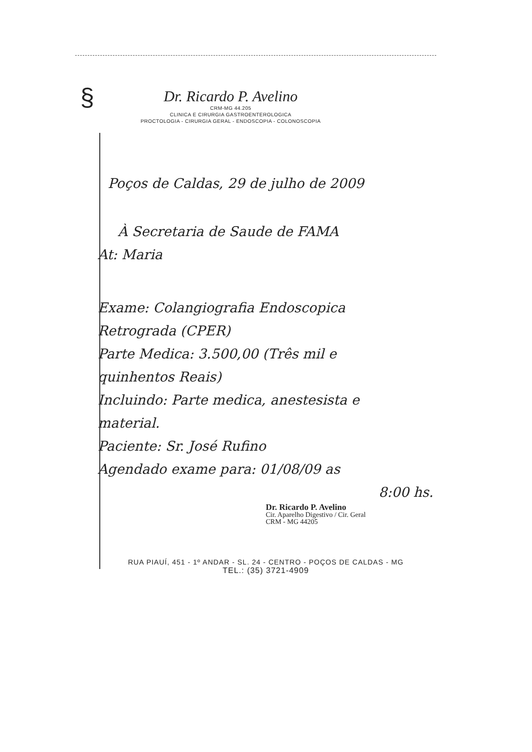§
Dr. Ricardo P. Avelino
CRM-MG 44.205
CLINICA E CIRURGIA GASTROENTEROLOGICA
PROCTOLOGIA - CIRURGIA GERAL - ENDOSCOPIA - COLONOSCOPIA
Poços de Caldas, 29 de julho de 2009
À Secretaria de Saude de FAMA
At: Maria
Exame: Colangiografia Endoscopica
Retrograda (CPER)
Parte Medica: 3.500,00 (Três mil e
quinhentos Reais)
Incluindo: Parte medica, anestesista e
material.
Paciente: Sr. José Rufino
Agendado exame para: 01/08/09 as
8:00 hs.
Dr. Ricardo P. Avelino
Cir. Aparelho Digestivo / Cir. Geral
CRM - MG 44205
RUA PIAUÍ, 451 - 1º ANDAR - SL. 24 - CENTRO - POÇOS DE CALDAS - MG
TEL.: (35) 3721-4909